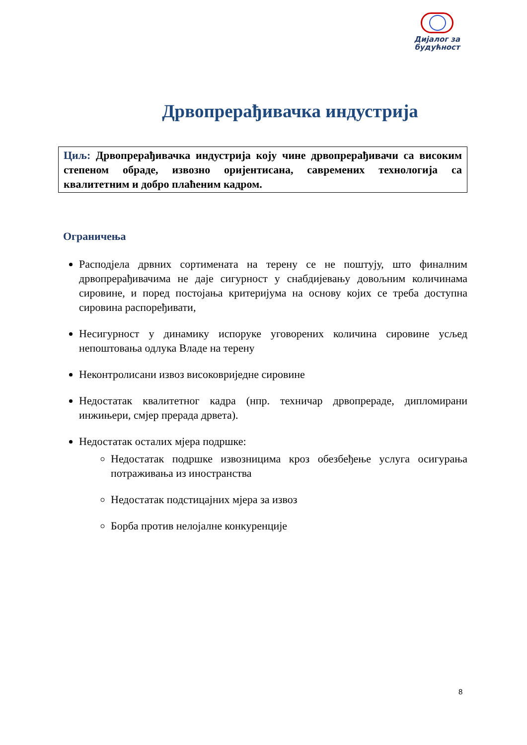Дијалог за будућност
Дрвопрерађивачка индустрија
Циљ: Дрвопрерађивачка индустрија коју чине дрвопрерађивачи са високим степеном обраде, извозно оријентисана, савремених технологија са квалитетним и добро плаћеним кадром.
Ограничења
Расподјела дрвних сортимената на терену се не поштују, што финалним дрвопрерађивачима не даје сигурност у снабдијевању довољним количинама сировине, и поред постојања критеријума на основу којих се треба доступна сировина распоређивати,
Несигурност у динамику испоруке уговорених количина сировине усљед непоштовања одлука Владе на терену
Неконтролисани извоз високовриједне сировине
Недостатак квалитетног кадра (нпр. техничар дрвопрераде, дипломирани инжињери, смјер прерада дрвета).
Недостатак осталих мјера подршке:
Недостатак подршке извозницима кроз обезбеђење услуга осигурања потраживања из иностранства
Недостатак подстицајних мјера за извоз
Борба против нелојалне конкуренције
8